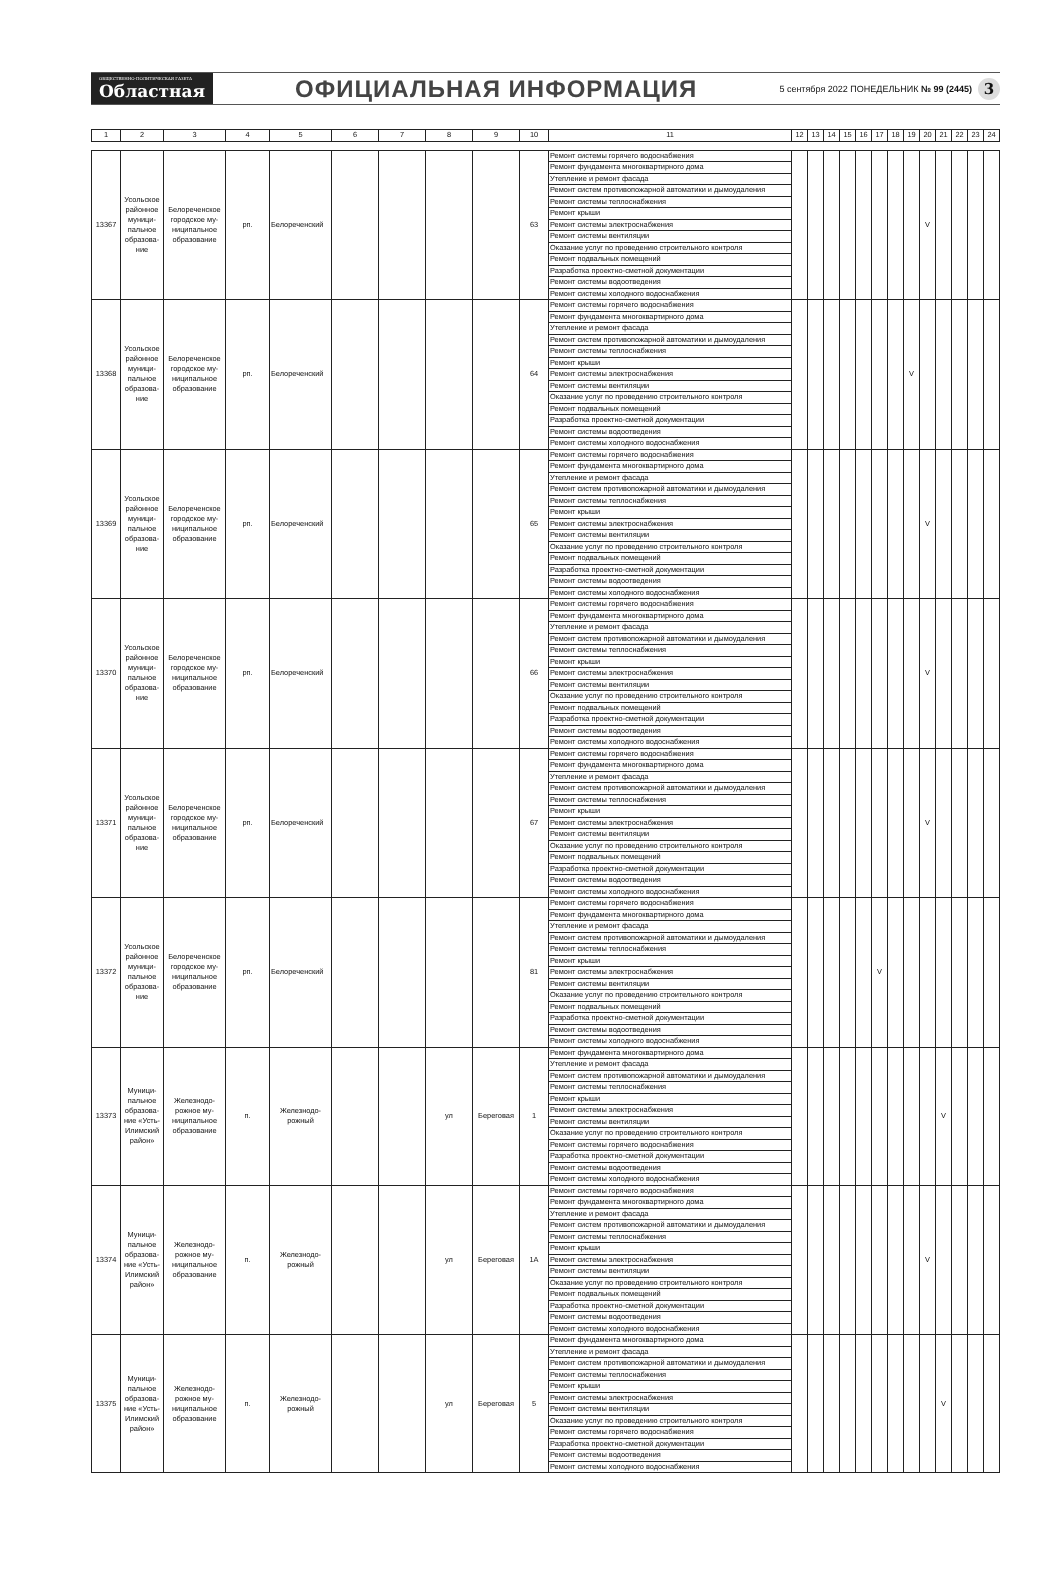ОБЩЕСТВЕННО-ПОЛИТИЧЕСКАЯ ГАЗЕТА
Областная
ОФИЦИАЛЬНАЯ ИНФОРМАЦИЯ
5 сентября 2022 ПОНЕДЕЛЬНИК № 99 (2445) 3
| 1 | 2 | 3 | 4 | 5 | 6 | 7 | 8 | 9 | 10 | 11 | 12 | 13 | 14 | 15 | 16 | 17 | 18 | 19 | 20 | 21 | 22 | 23 | 24 |
| --- | --- | --- | --- | --- | --- | --- | --- | --- | --- | --- | --- | --- | --- | --- | --- | --- | --- | --- | --- | --- | --- | --- | --- |
| 13367 | Усольское районное муници-пальное образова-ние | Белореченское городское му-ниципальное образование | рп. | Белореченский | | | | | 63 | Ремонт системы горячего водоснабжения | | | | | | | | | V | | | | |
| | | | | | | | | | | Ремонт фундамента многоквартирного дома | | | | | | | | | | | | | |
| | | | | | | | | | | Утепление и ремонт фасада | | | | | | | | | | | | | |
| | | | | | | | | | | Ремонт систем противопожарной автоматики и дымоудаления | | | | | | | | | | | | | |
| | | | | | | | | | | Ремонт системы теплоснабжения | | | | | | | | | | | | | |
| | | | | | | | | | | Ремонт крыши | | | | | | | | | | | | | |
| | | | | | | | | | | Ремонт системы электроснабжения | | | | | | | | | | | | | |
| | | | | | | | | | | Ремонт системы вентиляции | | | | | | | | | | | | | |
| | | | | | | | | | | Оказание услуг по проведению строительного контроля | | | | | | | | | | | | | |
| | | | | | | | | | | Ремонт подвальных помещений | | | | | | | | | | | | | |
| | | | | | | | | | | Разработка проектно-сметной документации | | | | | | | | | | | | | |
| | | | | | | | | | | Ремонт системы водоотведения | | | | | | | | | | | | | |
| | | | | | | | | | | Ремонт системы холодного водоснабжения | | | | | | | | | | | | | |
| 13368 | Усольское районное муници-пальное образова-ние | Белореченское городское му-ниципальное образование | рп. | Белореченский | | | | | 64 | Ремонт системы горячего водоснабжения | | | | | | | | V | | | | | |
| | | | | | | | | | | Ремонт фундамента многоквартирного дома | | | | | | | | | | | | | |
| | | | | | | | | | | Утепление и ремонт фасада | | | | | | | | | | | | | |
| | | | | | | | | | | Ремонт систем противопожарной автоматики и дымоудаления | | | | | | | | | | | | | |
| | | | | | | | | | | Ремонт системы теплоснабжения | | | | | | | | | | | | | |
| | | | | | | | | | | Ремонт крыши | | | | | | | | | | | | | |
| | | | | | | | | | | Ремонт системы электроснабжения | | | | | | | | | | | | | |
| | | | | | | | | | | Ремонт системы вентиляции | | | | | | | | | | | | | |
| | | | | | | | | | | Оказание услуг по проведению строительного контроля | | | | | | | | | | | | | |
| | | | | | | | | | | Ремонт подвальных помещений | | | | | | | | | | | | | |
| | | | | | | | | | | Разработка проектно-сметной документации | | | | | | | | | | | | | |
| | | | | | | | | | | Ремонт системы водоотведения | | | | | | | | | | | | | |
| | | | | | | | | | | Ремонт системы холодного водоснабжения | | | | | | | | | | | | | |
| 13369 | Усольское районное муници-пальное образова-ние | Белореченское городское му-ниципальное образование | рп. | Белореченский | | | | | 65 | Ремонт системы горячего водоснабжения | | | | | | | | | V | | | | |
| | | | | | | | | | | Ремонт фундамента многоквартирного дома | | | | | | | | | | | | | |
| | | | | | | | | | | Утепление и ремонт фасада | | | | | | | | | | | | | |
| | | | | | | | | | | Ремонт систем противопожарной автоматики и дымоудаления | | | | | | | | | | | | | |
| | | | | | | | | | | Ремонт системы теплоснабжения | | | | | | | | | | | | | |
| | | | | | | | | | | Ремонт крыши | | | | | | | | | | | | | |
| | | | | | | | | | | Ремонт системы электроснабжения | | | | | | | | | | | | | |
| | | | | | | | | | | Ремонт системы вентиляции | | | | | | | | | | | | | |
| | | | | | | | | | | Оказание услуг по проведению строительного контроля | | | | | | | | | | | | | |
| | | | | | | | | | | Ремонт подвальных помещений | | | | | | | | | | | | | |
| | | | | | | | | | | Разработка проектно-сметной документации | | | | | | | | | | | | | |
| | | | | | | | | | | Ремонт системы водоотведения | | | | | | | | | | | | | |
| | | | | | | | | | | Ремонт системы холодного водоснабжения | | | | | | | | | | | | | |
| 13370 | Усольское районное муници-пальное образова-ние | Белореченское городское му-ниципальное образование | рп. | Белореченский | | | | | 66 | Ремонт системы горячего водоснабжения | | | | | | | | | V | | | | |
| | | | | | | | | | | Ремонт фундамента многоквартирного дома | | | | | | | | | | | | | |
| | | | | | | | | | | Утепление и ремонт фасада | | | | | | | | | | | | | |
| | | | | | | | | | | Ремонт систем противопожарной автоматики и дымоудаления | | | | | | | | | | | | | |
| | | | | | | | | | | Ремонт системы теплоснабжения | | | | | | | | | | | | | |
| | | | | | | | | | | Ремонт крыши | | | | | | | | | | | | | |
| | | | | | | | | | | Ремонт системы электроснабжения | | | | | | | | | | | | | |
| | | | | | | | | | | Ремонт системы вентиляции | | | | | | | | | | | | | |
| | | | | | | | | | | Оказание услуг по проведению строительного контроля | | | | | | | | | | | | | |
| | | | | | | | | | | Ремонт подвальных помещений | | | | | | | | | | | | | |
| | | | | | | | | | | Разработка проектно-сметной документации | | | | | | | | | | | | | |
| | | | | | | | | | | Ремонт системы водоотведения | | | | | | | | | | | | | |
| | | | | | | | | | | Ремонт системы холодного водоснабжения | | | | | | | | | | | | | |
| 13371 | Усольское районное муници-пальное образова-ние | Белореченское городское му-ниципальное образование | рп. | Белореченский | | | | | 67 | Ремонт системы горячего водоснабжения | | | | | | | | | V | | | | |
| | | | | | | | | | | Ремонт фундамента многоквартирного дома | | | | | | | | | | | | | |
| | | | | | | | | | | Утепление и ремонт фасада | | | | | | | | | | | | | |
| | | | | | | | | | | Ремонт систем противопожарной автоматики и дымоудаления | | | | | | | | | | | | | |
| | | | | | | | | | | Ремонт системы теплоснабжения | | | | | | | | | | | | | |
| | | | | | | | | | | Ремонт крыши | | | | | | | | | | | | | |
| | | | | | | | | | | Ремонт системы электроснабжения | | | | | | | | | | | | | |
| | | | | | | | | | | Ремонт системы вентиляции | | | | | | | | | | | | | |
| | | | | | | | | | | Оказание услуг по проведению строительного контроля | | | | | | | | | | | | | |
| | | | | | | | | | | Ремонт подвальных помещений | | | | | | | | | | | | | |
| | | | | | | | | | | Разработка проектно-сметной документации | | | | | | | | | | | | | |
| | | | | | | | | | | Ремонт системы водоотведения | | | | | | | | | | | | | |
| | | | | | | | | | | Ремонт системы холодного водоснабжения | | | | | | | | | | | | | |
| 13372 | Усольское районное муници-пальное образова-ние | Белореченское городское му-ниципальное образование | рп. | Белореченский | | | | | 81 | Ремонт системы горячего водоснабжения | | | | | | V | | | | | | | |
| | | | | | | | | | | Ремонт фундамента многоквартирного дома | | | | | | | | | | | | | |
| | | | | | | | | | | Утепление и ремонт фасада | | | | | | | | | | | | | |
| | | | | | | | | | | Ремонт систем противопожарной автоматики и дымоудаления | | | | | | | | | | | | | |
| | | | | | | | | | | Ремонт системы теплоснабжения | | | | | | | | | | | | | |
| | | | | | | | | | | Ремонт крыши | | | | | | | | | | | | | |
| | | | | | | | | | | Ремонт системы электроснабжения | | | | | | | | | | | | | |
| | | | | | | | | | | Ремонт системы вентиляции | | | | | | | | | | | | | |
| | | | | | | | | | | Оказание услуг по проведению строительного контроля | | | | | | | | | | | | | |
| | | | | | | | | | | Ремонт подвальных помещений | | | | | | | | | | | | | |
| | | | | | | | | | | Разработка проектно-сметной документации | | | | | | | | | | | | | |
| | | | | | | | | | | Ремонт системы водоотведения | | | | | | | | | | | | | |
| | | | | | | | | | | Ремонт системы холодного водоснабжения | | | | | | | | | | | | | |
| 13373 | Муници-пальное образова-ние «Усть-Илимский район» | Железнодо-рожное му-ниципальное образование | п. | Железнодо-рожный | | | ул | Береговая | 1 | Ремонт фундамента многоквартирного дома | | | | | | | | | | V | | | |
| | | | | | | | | | | Утепление и ремонт фасада | | | | | | | | | | | | | |
| | | | | | | | | | | Ремонт систем противопожарной автоматики и дымоудаления | | | | | | | | | | | | | |
| | | | | | | | | | | Ремонт системы теплоснабжения | | | | | | | | | | | | | |
| | | | | | | | | | | Ремонт крыши | | | | | | | | | | | | | |
| | | | | | | | | | | Ремонт системы электроснабжения | | | | | | | | | | | | | |
| | | | | | | | | | | Ремонт системы вентиляции | | | | | | | | | | | | | |
| | | | | | | | | | | Оказание услуг по проведению строительного контроля | | | | | | | | | | | | | |
| | | | | | | | | | | Ремонт системы горячего водоснабжения | | | | | | | | | | | | | |
| | | | | | | | | | | Разработка проектно-сметной документации | | | | | | | | | | | | | |
| | | | | | | | | | | Ремонт системы водоотведения | | | | | | | | | | | | | |
| | | | | | | | | | | Ремонт системы холодного водоснабжения | | | | | | | | | | | | | |
| 13374 | Муници-пальное образова-ние «Усть-Илимский район» | Железнодо-рожное му-ниципальное образование | п. | Железнодо-рожный | | | ул | Береговая | 1А | Ремонт системы горячего водоснабжения | | | | | | | | | V | | | | |
| | | | | | | | | | | Ремонт фундамента многоквартирного дома | | | | | | | | | | | | | |
| | | | | | | | | | | Утепление и ремонт фасада | | | | | | | | | | | | | |
| | | | | | | | | | | Ремонт систем противопожарной автоматики и дымоудаления | | | | | | | | | | | | | |
| | | | | | | | | | | Ремонт системы теплоснабжения | | | | | | | | | | | | | |
| | | | | | | | | | | Ремонт крыши | | | | | | | | | | | | | |
| | | | | | | | | | | Ремонт системы электроснабжения | | | | | | | | | | | | | |
| | | | | | | | | | | Ремонт системы вентиляции | | | | | | | | | | | | | |
| | | | | | | | | | | Оказание услуг по проведению строительного контроля | | | | | | | | | | | | | |
| | | | | | | | | | | Ремонт подвальных помещений | | | | | | | | | | | | | |
| | | | | | | | | | | Разработка проектно-сметной документации | | | | | | | | | | | | | |
| | | | | | | | | | | Ремонт системы водоотведения | | | | | | | | | | | | | |
| | | | | | | | | | | Ремонт системы холодного водоснабжения | | | | | | | | | | | | | |
| 13375 | Муници-пальное образова-ние «Усть-Илимский район» | Железнодо-рожное му-ниципальное образование | п. | Железнодо-рожный | | | ул | Береговая | 5 | Ремонт фундамента многоквартирного дома | | | | | | | | | | V | | | |
| | | | | | | | | | | Утепление и ремонт фасада | | | | | | | | | | | | | |
| | | | | | | | | | | Ремонт систем противопожарной автоматики и дымоудаления | | | | | | | | | | | | | |
| | | | | | | | | | | Ремонт системы теплоснабжения | | | | | | | | | | | | | |
| | | | | | | | | | | Ремонт крыши | | | | | | | | | | | | | |
| | | | | | | | | | | Ремонт системы электроснабжения | | | | | | | | | | | | | |
| | | | | | | | | | | Ремонт системы вентиляции | | | | | | | | | | | | | |
| | | | | | | | | | | Оказание услуг по проведению строительного контроля | | | | | | | | | | | | | |
| | | | | | | | | | | Ремонт системы горячего водоснабжения | | | | | | | | | | | | | |
| | | | | | | | | | | Разработка проектно-сметной документации | | | | | | | | | | | | | |
| | | | | | | | | | | Ремонт системы водоотведения | | | | | | | | | | | | | |
| | | | | | | | | | | Ремонт системы холодного водоснабжения | | | | | | | | | | | | | |